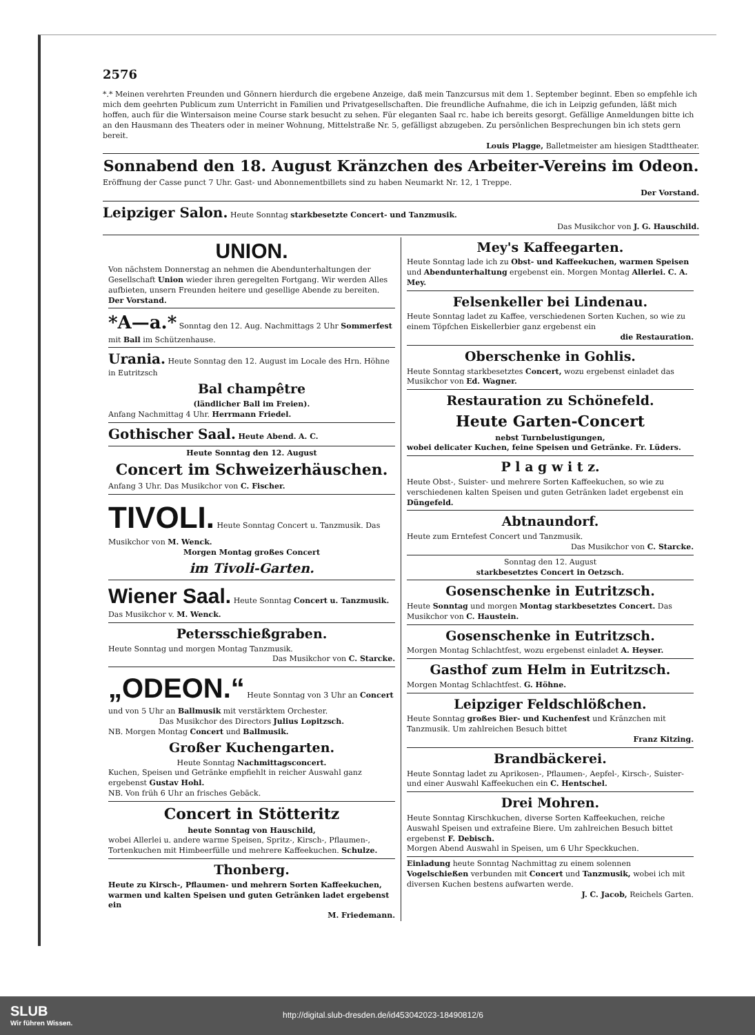2576
*.* Meinen verehrten Freunden und Gönnern hierdurch die ergebene Anzeige, daß mein Tanzcursus mit dem 1. September beginnt. Eben so empfehle ich mich dem geehrten Publicum zum Unterricht in Familien und Privatgesellschaften. Die freundliche Aufnahme, die ich in Leipzig gefunden, läßt mich hoffen, auch für die Wintersaison meine Course stark besucht zu sehen. Für eleganten Saal rc. habe ich bereits gesorgt. Gefällige Anmeldungen bitte ich an den Hausmann des Theaters oder in meiner Wohnung, Mittelstraße Nr. 5, gefälligst abzugeben. Zu persönlichen Besprechungen bin ich stets gern bereit.
Louis Plagge, Balletmeister am hiesigen Stadttheater.
Sonnabend den 18. August Kränzchen des Arbeiter-Vereins im Odeon.
Eröffnung der Casse punct 7 Uhr. Gast- und Abonnementbillets sind zu haben Neumarkt Nr. 12, 1 Treppe.
Der Vorstand.
Leipziger Salon. Heute Sonntag starkbesetzte Concert- und Tanzmusik.
Das Musikchor von J. G. Hauschild.
UNION.
Von nächstem Donnerstag an nehmen die Abendunterhaltungen der Gesellschaft Union wieder ihren geregelten Fortgang. Wir werden Alles aufbieten, unsern Freunden heitere und gesellige Abende zu bereiten. Der Vorstand.
*A—a.* Sonntag den 12. Aug. Nachmittags 2 Uhr Sommerfest mit Ball im Schützenhause.
Urania. Heute Sonntag den 12. August im Locale des Hrn. Höhne in Eutritzsch
Bal champêtre
(ländlicher Ball im Freien).
Anfang Nachmittag 4 Uhr. Herrmann Friedel.
Gothischer Saal. Heute Abend. A. C.
Heute Sonntag den 12. August
Concert im Schweizerhäuschen.
Anfang 3 Uhr. Das Musikchor von C. Fischer.
TIVOLI. Heute Sonntag Concert u. Tanzmusik. Das Musikchor von M. Wenck.
Morgen Montag großes Concert
im Tivoli-Garten.
Wiener Saal. Heute Sonntag Concert u. Tanzmusik. Das Musikchor v. M. Wenck.
Petersschießgraben.
Heute Sonntag und morgen Montag Tanzmusik.
Das Musikchor von C. Starcke.
„ODEON.“ Heute Sonntag von 3 Uhr an Concert und von 5 Uhr an Ballmusik mit verstärktem Orchester.
Das Musikchor des Directors Julius Lopitzsch.
NB. Morgen Montag Concert und Ballmusik.
Großer Kuchengarten.
Heute Sonntag Nachmittagsconcert.
Kuchen, Speisen und Getränke empfiehlt in reicher Auswahl ganz ergebenst Gustav Hohl.
NB. Von früh 6 Uhr an frisches Gebäck.
Concert in Stötteritz
heute Sonntag von Hauschild,
wobei Allerlei u. andere warme Speisen, Spritz-, Kirsch-, Pflaumen-, Tortenkuchen mit Himbeerfülle und mehrere Kaffeekuchen. Schulze.
Thonberg.
Heute zu Kirsch-, Pflaumen- und mehrern Sorten Kaffeekuchen, warmen und kalten Speisen und guten Getränken ladet ergebenst ein
M. Friedemann.
Mey's Kaffeegarten.
Heute Sonntag lade ich zu Obst- und Kaffeekuchen, warmen Speisen und Abendunterhaltung ergebenst ein. Morgen Montag Allerlei. C. A. Mey.
Felsenkeller bei Lindenau.
Heute Sonntag ladet zu Kaffee, verschiedenen Sorten Kuchen, so wie zu einem Töpfchen Eiskellerbier ganz ergebenst ein
die Restauration.
Oberschenke in Gohlis.
Heute Sonntag starkbesetztes Concert, wozu ergebenst einladet das Musikchor von Ed. Wagner.
Restauration zu Schönefeld.
Heute Garten-Concert
nebst Turnbelustigungen,
wobei delicater Kuchen, feine Speisen und Getränke. Fr. Lüders.
P l a g w i t z.
Heute Obst-, Suister- und mehrere Sorten Kaffeekuchen, so wie zu verschiedenen kalten Speisen und guten Getränken ladet ergebenst ein Düngefeld.
Abtnaundorf.
Heute zum Erntefest Concert und Tanzmusik.
Das Musikchor von C. Starcke.
Sonntag den 12. August
starkbesetztes Concert in Oetzsch.
Gosenschenke in Eutritzsch.
Heute Sonntag und morgen Montag starkbesetztes Concert. Das Musikchor von C. Haustein.
Gosenschenke in Eutritzsch.
Morgen Montag Schlachtfest, wozu ergebenst einladet A. Heyser.
Gasthof zum Helm in Eutritzsch.
Morgen Montag Schlachtfest. G. Höhne.
Leipziger Feldschlößchen.
Heute Sonntag großes Bier- und Kuchenfest und Kränzchen mit Tanzmusik. Um zahlreichen Besuch bittet
Franz Kitzing.
Brandbäckerei.
Heute Sonntag ladet zu Aprikosen-, Pflaumen-, Aepfel-, Kirsch-, Suister- und einer Auswahl Kaffeekuchen ein C. Hentschel.
Drei Mohren.
Heute Sonntag Kirschkuchen, diverse Sorten Kaffeekuchen, reiche Auswahl Speisen und extrafeine Biere. Um zahlreichen Besuch bittet ergebenst F. Debisch.
Morgen Abend Auswahl in Speisen, um 6 Uhr Speckkuchen.
Einladung heute Sonntag Nachmittag zu einem solennen Vogelschießen verbunden mit Concert und Tanzmusik, wobei ich mit diversen Kuchen bestens aufwarten werde.
J. C. Jacob, Reichels Garten.
SLUB
Wir führen Wissen.
http://digital.slub-dresden.de/id453042023-18490812/6